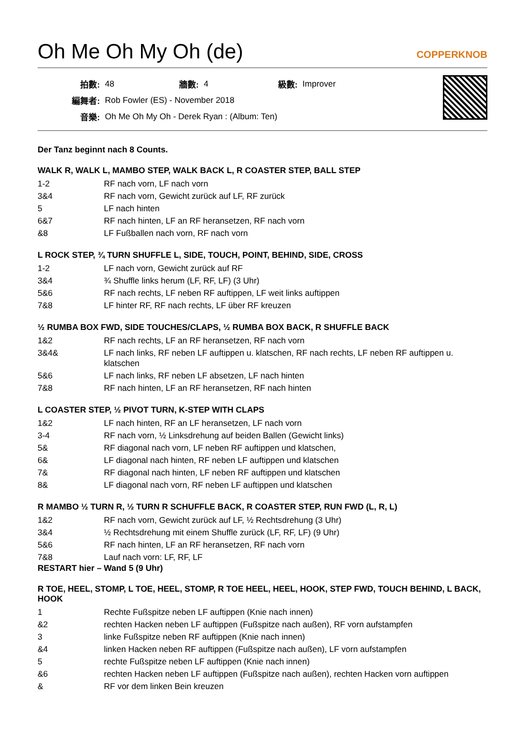Oh Me Oh My Oh (de)
COPPERKNOB
| 拍數: | 48 | 牆數: | 4 | 級數: | Improver |
| 編舞者: | Rob Fowler (ES) - November 2018 | | | | |
| 音樂: | Oh Me Oh My Oh - Derek Ryan : (Album: Ten) | | | | |
Der Tanz beginnt nach 8 Counts.
WALK R, WALK L, MAMBO STEP, WALK BACK L, R COASTER STEP, BALL STEP
| 1-2 | RF nach vorn, LF nach vorn |
| 3&4 | RF nach vorn, Gewicht zurück auf LF, RF zurück |
| 5 | LF nach hinten |
| 6&7 | RF nach hinten, LF an RF heransetzen, RF nach vorn |
| &8 | LF Fußballen nach vorn, RF nach vorn |
L ROCK STEP, ¾ TURN SHUFFLE L, SIDE, TOUCH, POINT, BEHIND, SIDE, CROSS
| 1-2 | LF nach vorn, Gewicht zurück auf RF |
| 3&4 | ¾ Shuffle links herum (LF, RF, LF) (3 Uhr) |
| 5&6 | RF nach rechts, LF neben RF auftippen, LF weit links auftippen |
| 7&8 | LF hinter RF, RF nach rechts, LF über RF kreuzen |
½ RUMBA BOX FWD, SIDE TOUCHES/CLAPS, ½ RUMBA BOX BACK, R SHUFFLE BACK
| 1&2 | RF nach rechts, LF an RF heransetzen, RF nach vorn |
| 3&4& | LF nach links, RF neben LF auftippen u. klatschen, RF nach rechts, LF neben RF auftippen u. klatschen |
| 5&6 | LF nach links, RF neben LF absetzen, LF nach hinten |
| 7&8 | RF nach hinten, LF an RF heransetzen, RF nach hinten |
L COASTER STEP, ½ PIVOT TURN, K-STEP WITH CLAPS
| 1&2 | LF nach hinten, RF an LF heransetzen, LF nach vorn |
| 3-4 | RF nach vorn, ½ Linksdrehung auf beiden Ballen (Gewicht links) |
| 5& | RF diagonal nach vorn, LF neben RF auftippen und klatschen, |
| 6& | LF diagonal nach hinten, RF neben LF auftippen und klatschen |
| 7& | RF diagonal nach hinten, LF neben RF auftippen und klatschen |
| 8& | LF diagonal nach vorn, RF neben LF auftippen und klatschen |
R MAMBO ½ TURN R, ½ TURN R SCHUFFLE BACK, R COASTER STEP, RUN FWD (L, R, L)
| 1&2 | RF nach vorn, Gewicht zurück auf LF, ½ Rechtsdrehung (3 Uhr) |
| 3&4 | ½ Rechtsdrehung mit einem Shuffle zurück (LF, RF, LF) (9 Uhr) |
| 5&6 | RF nach hinten, LF an RF heransetzen, RF nach vorn |
| 7&8 | Lauf nach vorn: LF, RF, LF |
RESTART hier – Wand 5 (9 Uhr)
R TOE, HEEL, STOMP, L TOE, HEEL, STOMP, R TOE HEEL, HEEL, HOOK, STEP FWD, TOUCH BEHIND, L BACK, HOOK
| 1 | Rechte Fußspitze neben LF auftippen (Knie nach innen) |
| &2 | rechten Hacken neben LF auftippen (Fußspitze nach außen), RF vorn aufstampfen |
| 3 | linke Fußspitze neben RF auftippen (Knie nach innen) |
| &4 | linken Hacken neben RF auftippen (Fußspitze nach außen), LF vorn aufstampfen |
| 5 | rechte Fußspitze neben LF auftippen (Knie nach innen) |
| &6 | rechten Hacken neben LF auftippen (Fußspitze nach außen), rechten Hacken vorn auftippen |
| & | RF vor dem linken Bein kreuzen |